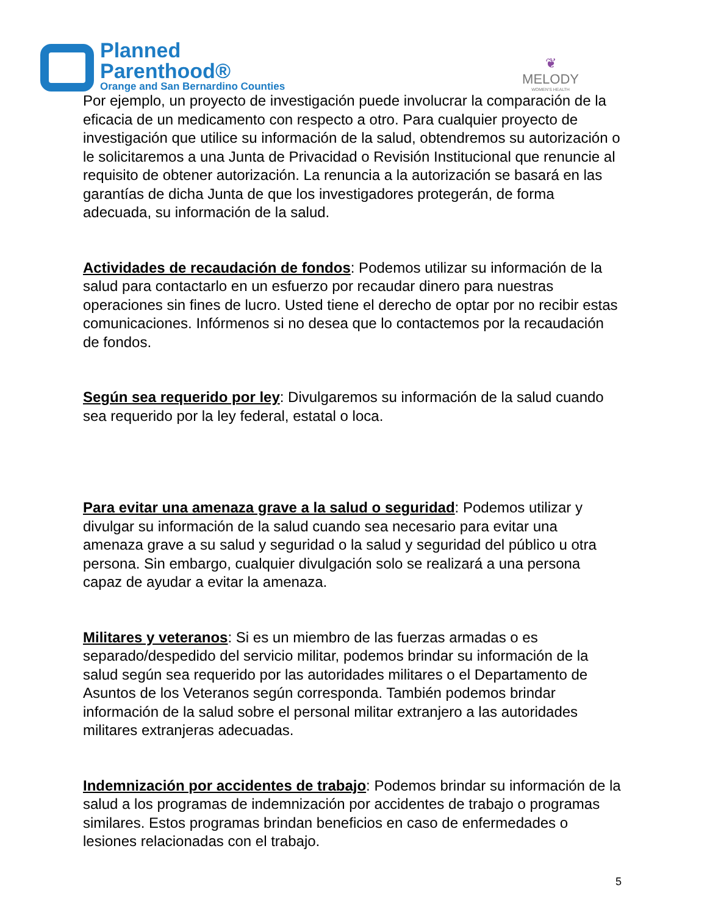Planned
Parenthood®
Orange and San Bernardino Counties
❦
MELODY
WOMEN'S HEALTH
Por ejemplo, un proyecto de investigación puede involucrar la comparación de la eficacia de un medicamento con respecto a otro. Para cualquier proyecto de investigación que utilice su información de la salud, obtendremos su autorización o le solicitaremos a una Junta de Privacidad o Revisión Institucional que renuncie al requisito de obtener autorización. La renuncia a la autorización se basará en las garantías de dicha Junta de que los investigadores protegerán, de forma adecuada, su información de la salud.
Actividades de recaudación de fondos: Podemos utilizar su información de la salud para contactarlo en un esfuerzo por recaudar dinero para nuestras operaciones sin fines de lucro. Usted tiene el derecho de optar por no recibir estas comunicaciones. Infórmenos si no desea que lo contactemos por la recaudación de fondos.
Según sea requerido por ley: Divulgaremos su información de la salud cuando sea requerido por la ley federal, estatal o loca.
Para evitar una amenaza grave a la salud o seguridad: Podemos utilizar y divulgar su información de la salud cuando sea necesario para evitar una amenaza grave a su salud y seguridad o la salud y seguridad del público u otra persona. Sin embargo, cualquier divulgación solo se realizará a una persona capaz de ayudar a evitar la amenaza.
Militares y veteranos: Si es un miembro de las fuerzas armadas o es separado/despedido del servicio militar, podemos brindar su información de la salud según sea requerido por las autoridades militares o el Departamento de Asuntos de los Veteranos según corresponda. También podemos brindar información de la salud sobre el personal militar extranjero a las autoridades militares extranjeras adecuadas.
Indemnización por accidentes de trabajo: Podemos brindar su información de la salud a los programas de indemnización por accidentes de trabajo o programas similares. Estos programas brindan beneficios en caso de enfermedades o lesiones relacionadas con el trabajo.
5